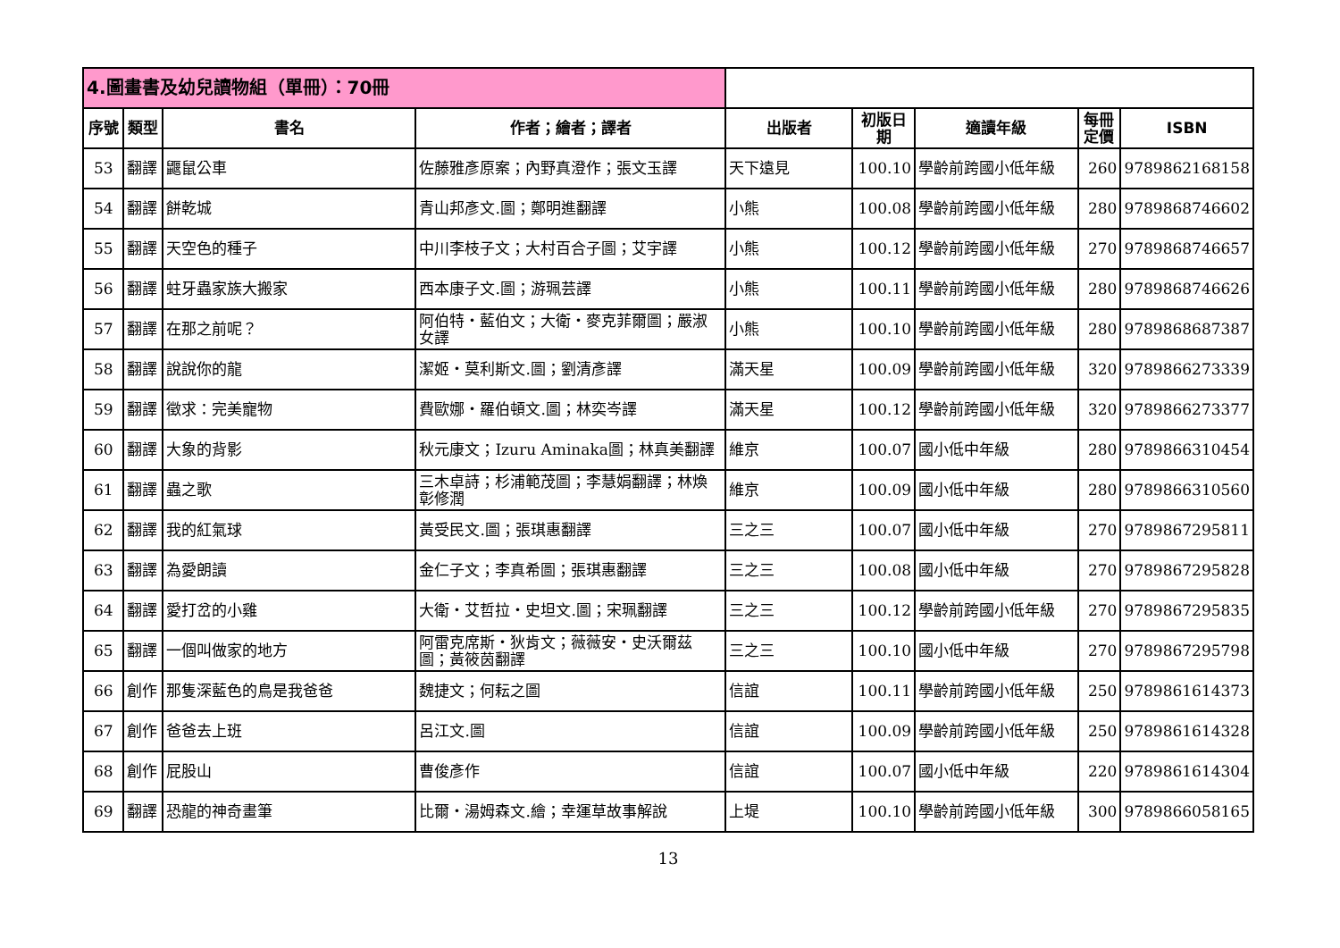| 4.圖畫書及幼兒讀物組（單冊）：70冊 | | | | | | | | |
| --- | --- | --- | --- | --- | --- | --- | --- | --- |
| 序號 | 類型 | 書名 | 作者；繪者；譯者 | 出版者 | 初版日期 | 適讀年級 | 每冊定價 | ISBN |
| 53 | 翻譯 | 鼴鼠公車 | 佐藤雅彥原案；內野真澄作；張文玉譯 | 天下遠見 | 100.10 | 學齡前跨國小低年級 | 260 | 9789862168158 |
| 54 | 翻譯 | 餅乾城 | 青山邦彥文.圖；鄭明進翻譯 | 小熊 | 100.08 | 學齡前跨國小低年級 | 280 | 9789868746602 |
| 55 | 翻譯 | 天空色的種子 | 中川李枝子文；大村百合子圖；艾宇譯 | 小熊 | 100.12 | 學齡前跨國小低年級 | 270 | 9789868746657 |
| 56 | 翻譯 | 蛀牙蟲家族大搬家 | 西本康子文.圖；游珮芸譯 | 小熊 | 100.11 | 學齡前跨國小低年級 | 280 | 9789868746626 |
| 57 | 翻譯 | 在那之前呢？ | 阿伯特・藍伯文；大衛・麥克菲爾圖；嚴淑女譯 | 小熊 | 100.10 | 學齡前跨國小低年級 | 280 | 9789868687387 |
| 58 | 翻譯 | 說說你的龍 | 潔姬・莫利斯文.圖；劉清彥譯 | 滿天星 | 100.09 | 學齡前跨國小低年級 | 320 | 9789866273339 |
| 59 | 翻譯 | 徵求：完美寵物 | 費歐娜・羅伯頓文.圖；林奕岑譯 | 滿天星 | 100.12 | 學齡前跨國小低年級 | 320 | 9789866273377 |
| 60 | 翻譯 | 大象的背影 | 秋元康文；Izuru Aminaka圖；林真美翻譯 | 維京 | 100.07 | 國小低中年級 | 280 | 9789866310454 |
| 61 | 翻譯 | 蟲之歌 | 三木卓詩；杉浦範茂圖；李慧娟翻譯；林煥彰修潤 | 維京 | 100.09 | 國小低中年級 | 280 | 9789866310560 |
| 62 | 翻譯 | 我的紅氣球 | 黃受民文.圖；張琪惠翻譯 | 三之三 | 100.07 | 國小低中年級 | 270 | 9789867295811 |
| 63 | 翻譯 | 為愛朗讀 | 金仁子文；李真希圖；張琪惠翻譯 | 三之三 | 100.08 | 國小低中年級 | 270 | 9789867295828 |
| 64 | 翻譯 | 愛打岔的小雞 | 大衛・艾哲拉・史坦文.圖；宋珮翻譯 | 三之三 | 100.12 | 學齡前跨國小低年級 | 270 | 9789867295835 |
| 65 | 翻譯 | 一個叫做家的地方 | 阿雷克席斯・狄肯文；薇薇安・史沃爾茲圖；黃筱茵翻譯 | 三之三 | 100.10 | 國小低中年級 | 270 | 9789867295798 |
| 66 | 創作 | 那隻深藍色的鳥是我爸爸 | 魏捷文；何耘之圖 | 信誼 | 100.11 | 學齡前跨國小低年級 | 250 | 9789861614373 |
| 67 | 創作 | 爸爸去上班 | 呂江文.圖 | 信誼 | 100.09 | 學齡前跨國小低年級 | 250 | 9789861614328 |
| 68 | 創作 | 屁股山 | 曹俊彥作 | 信誼 | 100.07 | 國小低中年級 | 220 | 9789861614304 |
| 69 | 翻譯 | 恐龍的神奇畫筆 | 比爾・湯姆森文.繪；幸運草故事解說 | 上堤 | 100.10 | 學齡前跨國小低年級 | 300 | 9789866058165 |
13